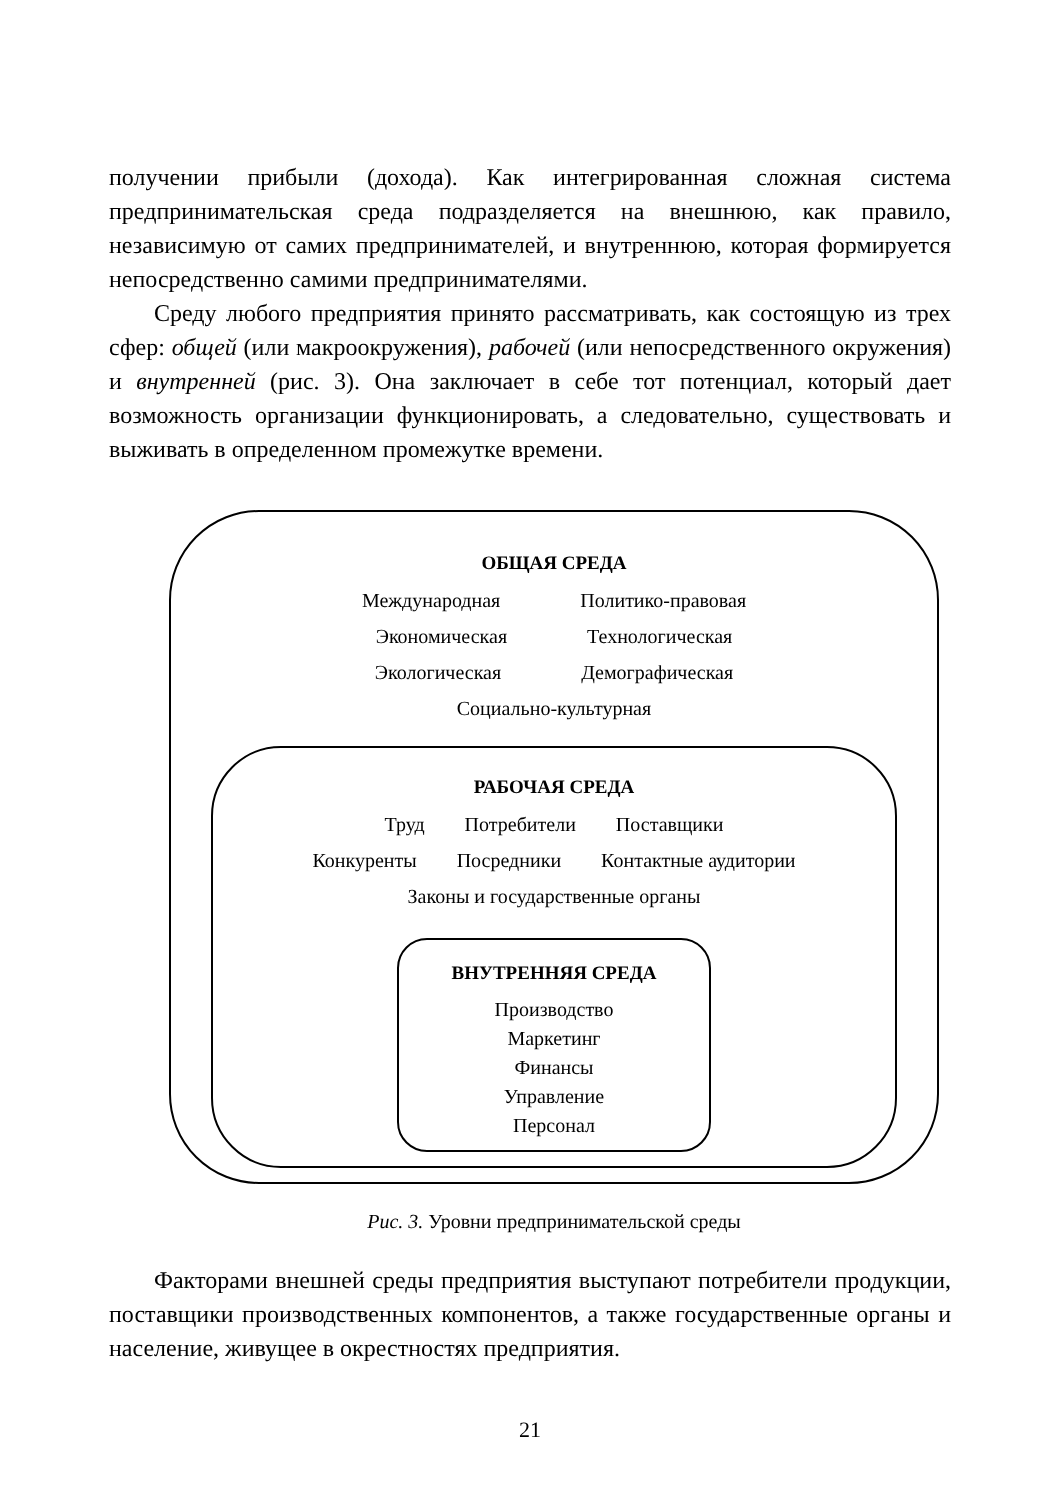получении прибыли (дохода). Как интегрированная сложная система предпринимательская среда подразделяется на внешнюю, как правило, независимую от самих предпринимателей, и внутреннюю, которая формируется непосредственно самими предпринимателями.
Среду любого предприятия принято рассматривать, как состоящую из трех сфер: общей (или макроокружения), рабочей (или непосредственного окружения) и внутренней (рис. 3). Она заключает в себе тот потенциал, который дает возможность организации функционировать, а следовательно, существовать и выживать в определенном промежутке времени.
ОБЩАЯ СРЕДА
Международная Политико-правовая
Экономическая Технологическая
Экологическая Демографическая
Социально-культурная
РАБОЧАЯ СРЕДА
Труд Потребители Поставщики
Конкуренты Посредники Контактные аудитории
Законы и государственные органы
ВНУТРЕННЯЯ СРЕДА
Производство
Маркетинг
Финансы
Управление
Персонал
Рис. 3. Уровни предпринимательской среды
Факторами внешней среды предприятия выступают потребители продукции, поставщики производственных компонентов, а также государственные органы и население, живущее в окрестностях предприятия.
21